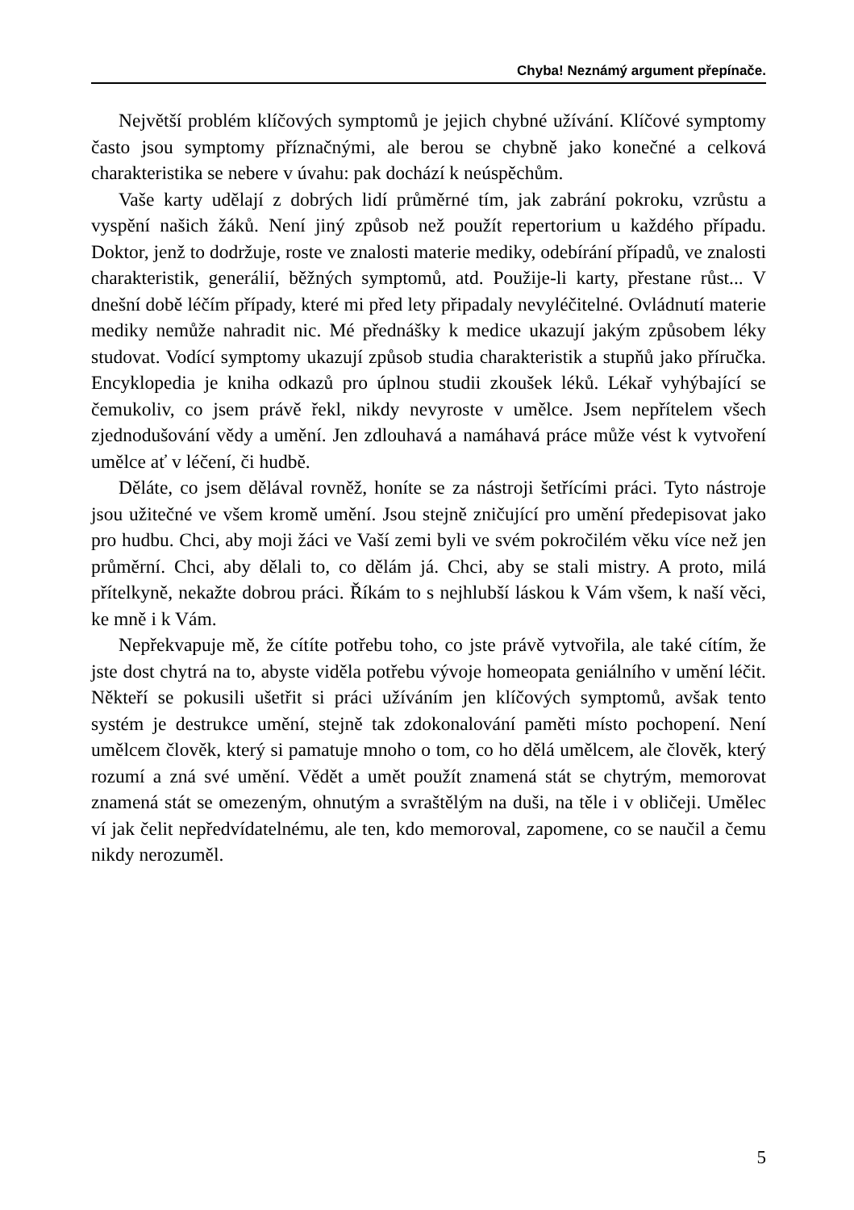Chyba! Neznámý argument přepínače.
Největší problém klíčových symptomů je jejich chybné užívání. Klíčové symptomy často jsou symptomy příznačnými, ale berou se chybně jako konečné a celková charakteristika se nebere v úvahu: pak dochází k neúspěchům.
Vaše karty udělají z dobrých lidí průměrné tím, jak zabrání pokroku, vzrůstu a vyspění našich žáků. Není jiný způsob než použít repertorium u každého případu. Doktor, jenž to dodržuje, roste ve znalosti materie mediky, odebírání případů, ve znalosti charakteristik, generálií, běžných symptomů, atd. Použije-li karty, přestane růst... V dnešní době léčím případy, které mi před lety připadaly nevyléčitelné. Ovládnutí materie mediky nemůže nahradit nic. Mé přednášky k medice ukazují jakým způsobem léky studovat. Vodící symptomy ukazují způsob studia charakteristik a stupňů jako příručka. Encyklopedia je kniha odkazů pro úplnou studii zkoušek léků. Lékař vyhýbající se čemukoliv, co jsem právě řekl, nikdy nevyroste v umělce. Jsem nepřítelem všech zjednodušování vědy a umění. Jen zdlouhavá a namáhavá práce může vést k vytvoření umělce ať v léčení, či hudbě.
Děláte, co jsem dělával rovněž, honíte se za nástroji šetřícími práci. Tyto nástroje jsou užitečné ve všem kromě umění. Jsou stejně zničující pro umění předepisovat jako pro hudbu. Chci, aby moji žáci ve Vaší zemi byli ve svém pokročilém věku více než jen průměrní. Chci, aby dělali to, co dělám já. Chci, aby se stali mistry. A proto, milá přítelkyně, nekažte dobrou práci. Říkám to s nejhlubší láskou k Vám všem, k naší věci, ke mně i k Vám.
Nepřekvapuje mě, že cítíte potřebu toho, co jste právě vytvořila, ale také cítím, že jste dost chytrá na to, abyste viděla potřebu vývoje homeopata geniálního v umění léčit. Někteří se pokusili ušetřit si práci užíváním jen klíčových symptomů, avšak tento systém je destrukce umění, stejně tak zdokonalování paměti místo pochopení. Není umělcem člověk, který si pamatuje mnoho o tom, co ho dělá umělcem, ale člověk, který rozumí a zná své umění. Vědět a umět použít znamená stát se chytrým, memorovat znamená stát se omezeným, ohnutým a svraštělým na duši, na těle i v obličeji. Umělec ví jak čelit nepředvídatelnému, ale ten, kdo memoroval, zapomene, co se naučil a čemu nikdy nerozuměl.
5